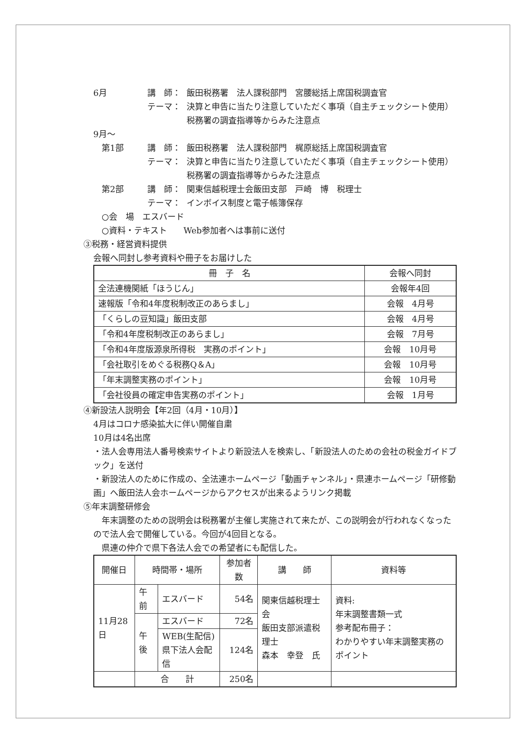6月 講　師： 飯田税務署　法人課税部門　宮腰総括上席国税調査官
テーマ： 決算と申告に当たり注意していただく事項（自主チェックシート使用）
税務署の調査指導等からみた注意点
9月～
　第1部 講　師： 飯田税務署　法人課税部門　梶原総括上席国税調査官
テーマ： 決算と申告に当たり注意していただく事項（自主チェックシート使用）
税務署の調査指導等からみた注意点
　第2部 講　師： 関東信越税理士会飯田支部　戸崎　博　税理士
テーマ： インボイス制度と電子帳簿保存
　○会　場　エスバード
　○資料・テキスト　　Web参加者へは事前に送付
③税務・経営資料提供
会報へ同封し参考資料や冊子をお届けした
| 冊 子 名 | 会報へ同封 |
| --- | --- |
| 全法連機関紙「ほうじん」 | 会報年4回 |
| 速報版「令和4年度税制改正のあらまし」 | 会報 4月号 |
| 「くらしの豆知識」飯田支部 | 会報 4月号 |
| 「令和4年度税制改正のあらまし」 | 会報 7月号 |
| 「令和4年度版源泉所得税 実務のポイント」 | 会報 10月号 |
| 「会社取引をめぐる税務Q＆A」 | 会報 10月号 |
| 「年末調整実務のポイント」 | 会報 10月号 |
| 「会社役員の確定申告実務のポイント」 | 会報 1月号 |
④新設法人説明会【年2回（4月・10月）】
4月はコロナ感染拡大に伴い開催自粛
10月は4名出席
・法人会専用法人番号検索サイトより新設法人を検索し、「新設法人のための会社の税金ガイドブック」を送付
・新設法人のために作成の、全法連ホームページ「動画チャンネル」・県連ホームページ「研修動画」へ飯田法人会ホームページからアクセスが出来るようリンク掲載
⑤年末調整研修会
　年末調整のための説明会は税務署が主催し実施されて来たが、この説明会が行われなくなったので法人会で開催している。今回が4回目となる。
　県連の仲介で県下各法人会での希望者にも配信した。
| 開催日 | 時間帯・場所 | | 参加者数 | 講 師 | 資料等 |
| --- | --- | --- | --- | --- | --- |
| 11月28日 | 午前 | エスバード | 54名 | 関東信越税理士会 飯田支部派遣税理士 森本 幸登 氏 | 資料: 年末調整書類一式 参考配布冊子： わかりやすい年末調整実務のポイント |
| | 午後 | エスバード | 72名 | | |
| | | WEB(生配信) 県下法人会配信 | 124名 | | |
| | 合 計 | | 250名 | | |